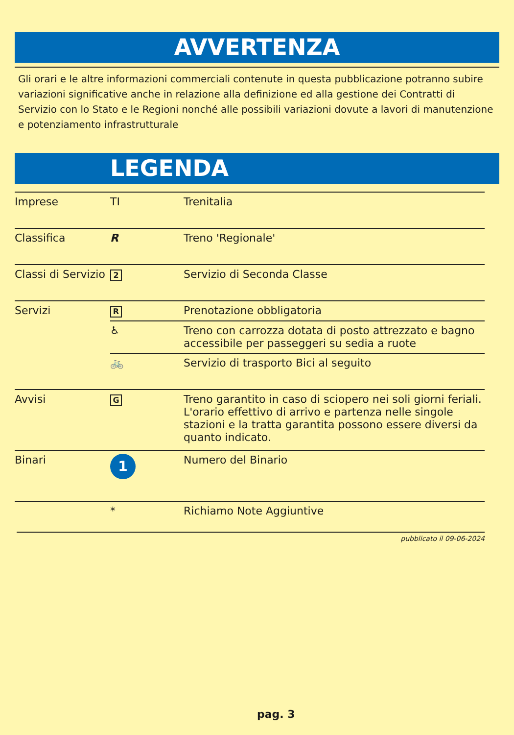AVVERTENZA
Gli orari e le altre informazioni commerciali contenute in questa pubblicazione potranno subire variazioni significative anche in relazione alla definizione ed alla gestione dei Contratti di Servizio con lo Stato e le Regioni nonché alle possibili variazioni dovute a lavori di manutenzione e potenziamento infrastrutturale
LEGENDA
| Imprese | TI | Trenitalia |
| Classifica | R | Treno 'Regionale' |
| Classi di Servizio | 2 | Servizio di Seconda Classe |
| Servizi | R | Prenotazione obbligatoria |
| | ♿ | Treno con carrozza dotata di posto attrezzato e bagno accessibile per passeggeri su sedia a ruote |
| | 🚲 | Servizio di trasporto Bici al seguito |
| Avvisi | G | Treno garantito in caso di sciopero nei soli giorni feriali. L'orario effettivo di arrivo e partenza nelle singole stazioni e la tratta garantita possono essere diversi da quanto indicato. |
| Binari | 1 | Numero del Binario |
| | * | Richiamo Note Aggiuntive |
pubblicato il 09-06-2024
pag. 3